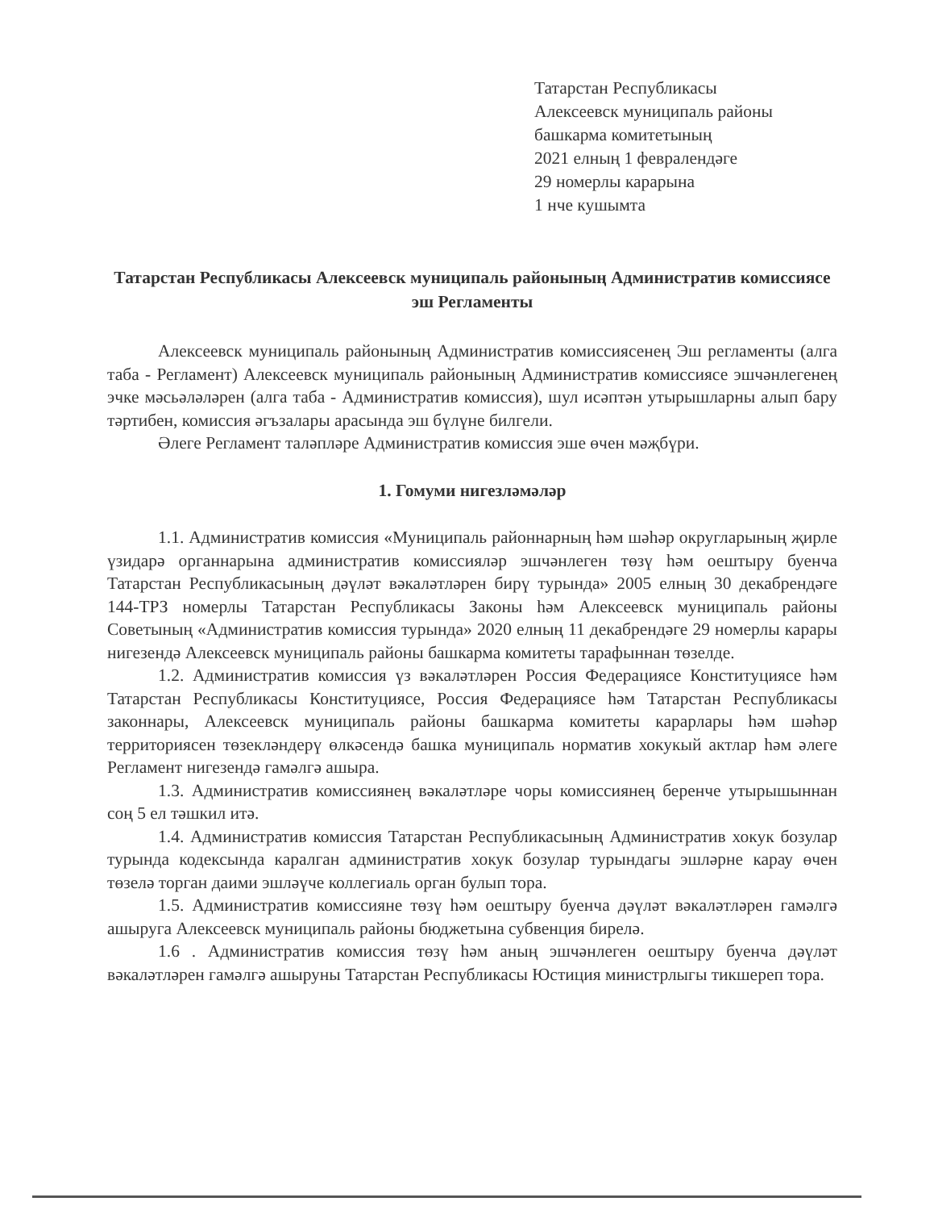Татарстан Республикасы
Алексеевск муниципаль районы
башкарма комитетының
2021 елның 1 февралендәге
29 номерлы карарына
1 нче кушымта
Татарстан Республикасы Алексеевск муниципаль районының Административ комиссиясе эш Регламенты
Алексеевск муниципаль районының Административ комиссиясенең Эш регламенты (алга таба - Регламент) Алексеевск муниципаль районының Административ комиссиясе эшчәнлегенең эчке мәсьәләләрен (алга таба - Административ комиссия), шул исәптән утырышларны алып бару тәртибен, комиссия әгъзалары арасында эш бүлүне билгели.
Әлеге Регламент таләпләре Административ комиссия эше өчен мәҗбүри.
1. Гомуми нигезләмәләр
1.1. Административ комиссия «Муниципаль районнарның һәм шәһәр округларының җирле үзидарә органнарына административ комиссияләр эшчәнлеген төзү һәм оештыру буенча Татарстан Республикасының дәүләт вәкаләтләрен бирү турында» 2005 елның 30 декабрендәге 144-ТРЗ номерлы Татарстан Республикасы Законы һәм Алексеевск муниципаль районы Советының «Административ комиссия турында» 2020 елның 11 декабрендәге 29 номерлы карары нигезендә Алексеевск муниципаль районы башкарма комитеты тарафыннан төзелде.
1.2. Административ комиссия үз вәкаләтләрен Россия Федерациясе Конституциясе һәм Татарстан Республикасы Конституциясе, Россия Федерациясе һәм Татарстан Республикасы законнары, Алексеевск муниципаль районы башкарма комитеты карарлары һәм шәһәр территориясен төзекләндерү өлкәсендә башка муниципаль норматив хокукый актлар һәм әлеге Регламент нигезендә гамәлгә ашыра.
1.3. Административ комиссиянең вәкаләтләре чоры комиссиянең беренче утырышыннан соң 5 ел тәшкил итә.
1.4. Административ комиссия Татарстан Республикасының Административ хокук бозулар турында кодексында каралган административ хокук бозулар турындагы эшләрне карау өчен төзелә торган даими эшләүче коллегиаль орган булып тора.
1.5. Административ комиссияне төзү һәм оештыру буенча дәүләт вәкаләтләрен гамәлгә ашыруга Алексеевск муниципаль районы бюджетына субвенция бирелә.
1.6 . Административ комиссия төзү һәм аның эшчәнлеген оештыру буенча дәүләт вәкаләтләрен гамәлгә ашыруны Татарстан Республикасы Юстиция министрлыгы тикшереп тора.